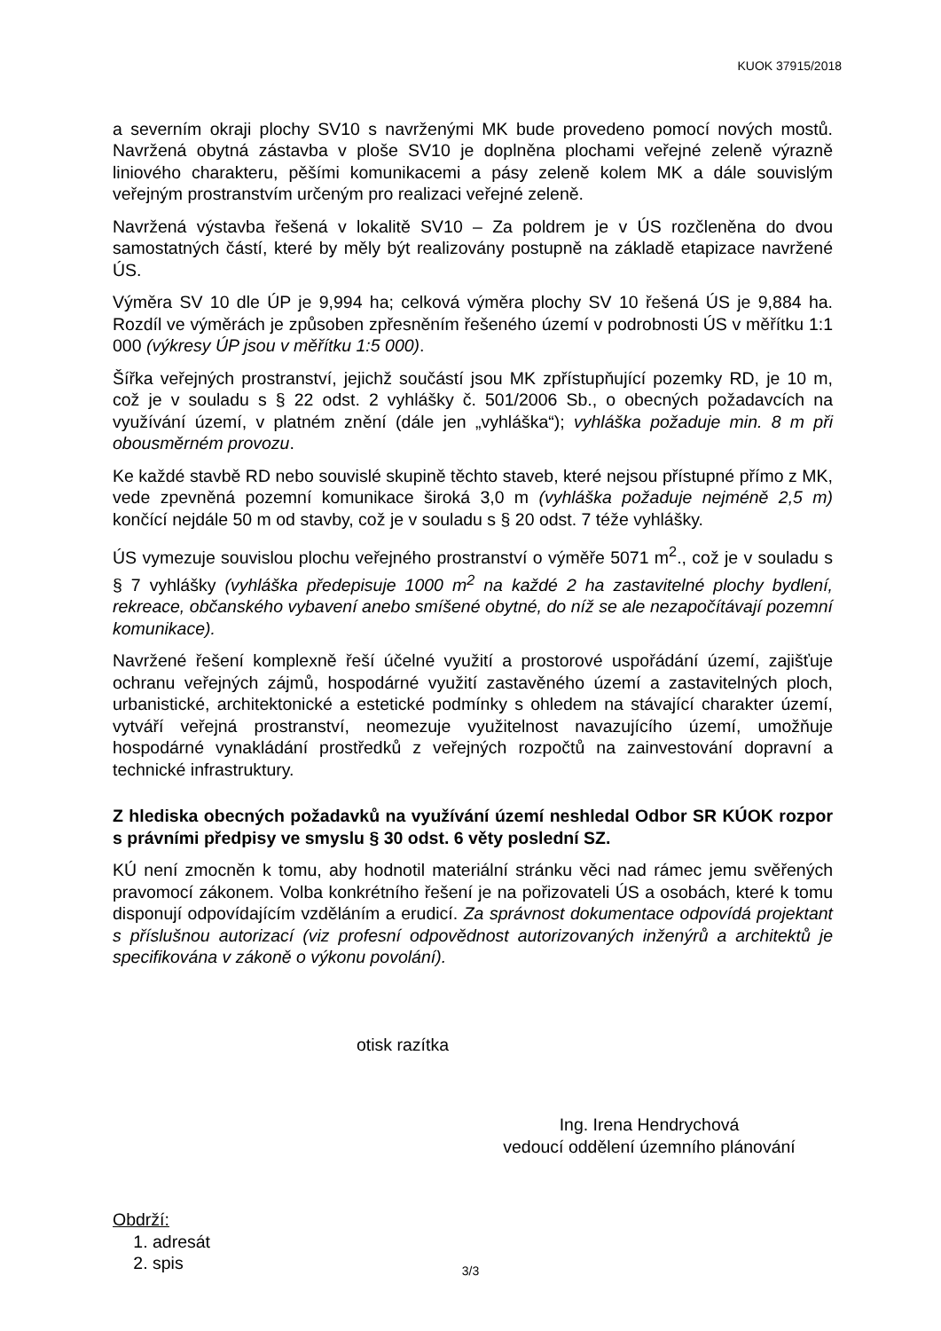KUOK 37915/2018
a severním okraji plochy SV10 s navrženými MK bude provedeno pomocí nových mostů. Navržená obytná zástavba v ploše SV10 je doplněna plochami veřejné zeleně výrazně liniového charakteru, pěšími komunikacemi a pásy zeleně kolem MK a dále souvislým veřejným prostranstvím určeným pro realizaci veřejné zeleně.
Navržená výstavba řešená v lokalitě SV10 – Za poldrem je v ÚS rozčleněna do dvou samostatných částí, které by měly být realizovány postupně na základě etapizace navržené ÚS.
Výměra SV 10 dle ÚP je 9,994 ha; celková výměra plochy SV 10 řešená ÚS je 9,884 ha. Rozdíl ve výměrách je způsoben zpřesněním řešeného území v podrobnosti ÚS v měřítku 1:1 000 (výkresy ÚP jsou v měřítku 1:5 000).
Šířka veřejných prostranství, jejichž součástí jsou MK zpřístupňující pozemky RD, je 10 m, což je v souladu s § 22 odst. 2 vyhlášky č. 501/2006 Sb., o obecných požadavcích na využívání území, v platném znění (dále jen „vyhláška“); vyhláška požaduje min. 8 m při obousměrném provozu.
Ke každé stavbě RD nebo souvislé skupině těchto staveb, které nejsou přístupné přímo z MK, vede zpevněná pozemní komunikace široká 3,0 m (vyhláška požaduje nejméně 2,5 m) končící nejdále 50 m od stavby, což je v souladu s § 20 odst. 7 téže vyhlášky.
ÚS vymezuje souvislou plochu veřejného prostranství o výměře 5071 m<sup>2</sup>., což je v souladu s § 7 vyhlášky (vyhláška předepisuje 1000 m<sup>2</sup> na každé 2 ha zastavitelné plochy bydlení, rekreace, občanského vybavení anebo smíšené obytné, do níž se ale nezapočítávají pozemní komunikace).
Navržené řešení komplexně řeší účelné využití a prostorové uspořádání území, zajišťuje ochranu veřejných zájmů, hospodárné využití zastavěného území a zastavitelných ploch, urbanistické, architektonické a estetické podmínky s ohledem na stávající charakter území, vytváří veřejná prostranství, neomezuje využitelnost navazujícího území, umožňuje hospodárné vynakládání prostředků z veřejných rozpočtů na zainvestování dopravní a technické infrastruktury.
Z hlediska obecných požadavků na využívání území neshledal Odbor SR KÚOK rozpor s právními předpisy ve smyslu § 30 odst. 6 věty poslední SZ.
KÚ není zmocněn k tomu, aby hodnotil materiální stránku věci nad rámec jemu svěřených pravomocí zákonem. Volba konkrétního řešení je na pořizovateli ÚS a osobách, které k tomu disponují odpovídajícím vzděláním a erudicí. Za správnost dokumentace odpovídá projektant s příslušnou autorizací (viz profesní odpovědnost autorizovaných inženýrů a architektů je specifikována v zákoně o výkonu povolání).
otisk razítka
Ing. Irena Hendrychová
vedoucí oddělení územního plánování
Obdrží:
1. adresát
2. spis
3/3